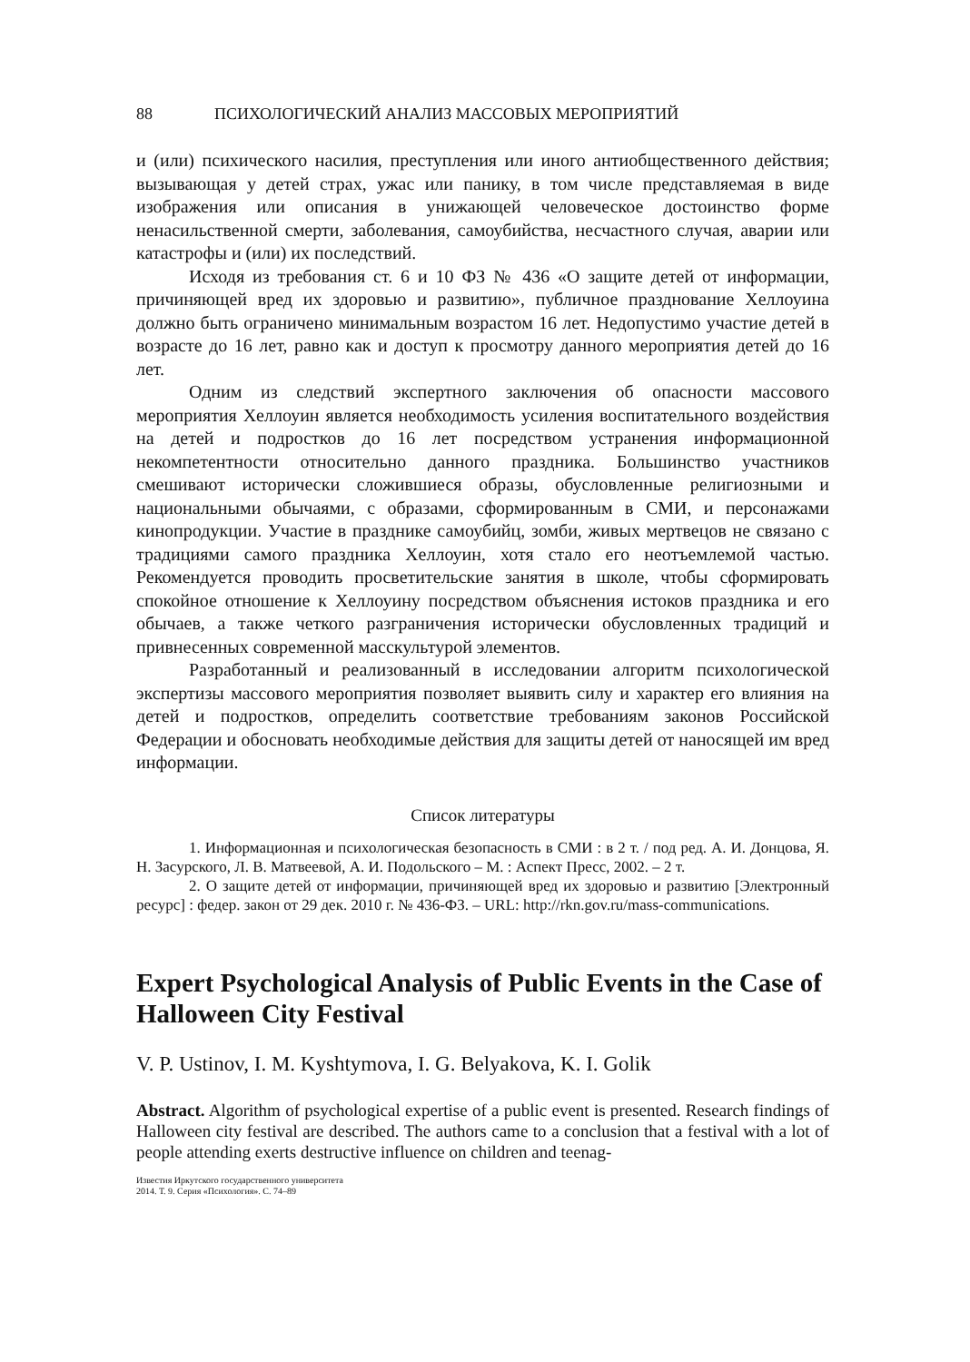88 ПСИХОЛОГИЧЕСКИЙ АНАЛИЗ МАССОВЫХ МЕРОПРИЯТИЙ
и (или) психического насилия, преступления или иного антиобщественного действия; вызывающая у детей страх, ужас или панику, в том числе представляемая в виде изображения или описания в унижающей человеческое достоинство форме ненасильственной смерти, заболевания, самоубийства, несчастного случая, аварии или катастрофы и (или) их последствий.
Исходя из требования ст. 6 и 10 ФЗ № 436 «О защите детей от информации, причиняющей вред их здоровью и развитию», публичное празднование Хеллоуина должно быть ограничено минимальным возрастом 16 лет. Недопустимо участие детей в возрасте до 16 лет, равно как и доступ к просмотру данного мероприятия детей до 16 лет.
Одним из следствий экспертного заключения об опасности массового мероприятия Хеллоуин является необходимость усиления воспитательного воздействия на детей и подростков до 16 лет посредством устранения информационной некомпетентности относительно данного праздника. Большинство участников смешивают исторически сложившиеся образы, обусловленные религиозными и национальными обычаями, с образами, сформированным в СМИ, и персонажами кинопродукции. Участие в празднике самоубийц, зомби, живых мертвецов не связано с традициями самого праздника Хеллоуин, хотя стало его неотъемлемой частью. Рекомендуется проводить просветительские занятия в школе, чтобы сформировать спокойное отношение к Хеллоуину посредством объяснения истоков праздника и его обычаев, а также четкого разграничения исторически обусловленных традиций и привнесенных современной масскультурой элементов.
Разработанный и реализованный в исследовании алгоритм психологической экспертизы массового мероприятия позволяет выявить силу и характер его влияния на детей и подростков, определить соответствие требованиям законов Российской Федерации и обосновать необходимые действия для защиты детей от наносящей им вред информации.
Список литературы
1. Информационная и психологическая безопасность в СМИ : в 2 т. / под ред. А. И. Донцова, Я. Н. Засурского, Л. В. Матвеевой, А. И. Подольского – М. : Аспект Пресс, 2002. – 2 т.
2. О защите детей от информации, причиняющей вред их здоровью и развитию [Электронный ресурс] : федер. закон от 29 дек. 2010 г. № 436-ФЗ. – URL: http://rkn.gov.ru/mass-communications.
Expert Psychological Analysis of Public Events in the Case of Halloween City Festival
V. P. Ustinov, I. M. Kyshtymova, I. G. Belyakova, K. I. Golik
Abstract. Algorithm of psychological expertise of a public event is presented. Research findings of Halloween city festival are described. The authors came to a conclusion that a festival with a lot of people attending exerts destructive influence on children and teenag-
Известия Иркутского государственного университета
2014. Т. 9. Серия «Психология». С. 74–89